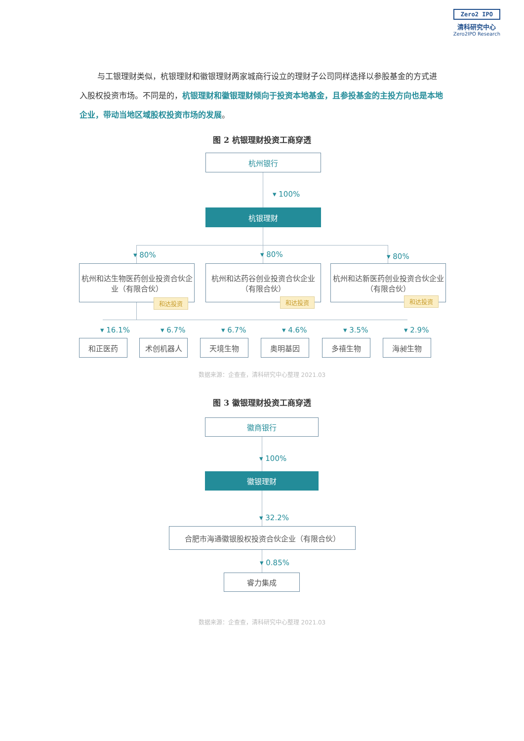Zero2 IPO
清科研究中心
Zero2IPO Research
与工银理财类似，杭银理财和徽银理财两家城商行设立的理财子公司同样选择以参股基金的方式进入股权投资市场。不同是的，杭银理财和徽银理财倾向于投资本地基金，且参投基金的主投方向也是本地企业，带动当地区域股权投资市场的发展。
图 2 杭银理财投资工商穿透
杭州银行
▾ 100%
杭银理财
▾ 80% ▾ 80% ▾ 80%
杭州和达生物医药创业投资合伙企业（有限合伙）
杭州和达药谷创业投资合伙企业（有限合伙）
杭州和达新医药创业投资合伙企业（有限合伙）
和达投资 和达投资 和达投资
▾ 16.1% ▾ 6.7% ▾ 6.7% ▾ 4.6% ▾ 3.5% ▾ 2.9%
和正医药 术创机器人 天境生物 奥明基因 多禧生物 海昶生物
数据来源：企查查，清科研究中心整理 2021.03
图 3 徽银理财投资工商穿透
徽商银行
▾ 100%
徽银理财
▾ 32.2%
合肥市海通徽银股权投资合伙企业（有限合伙）
▾ 0.85%
睿力集成
数据来源：企查查，清科研究中心整理 2021.03